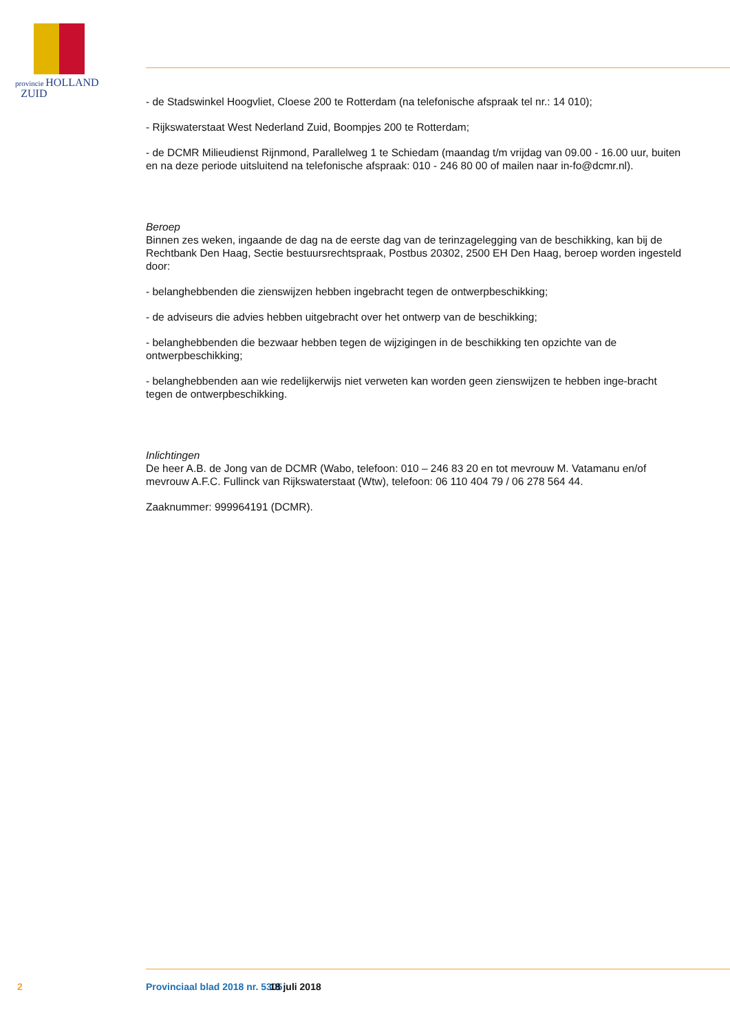provincie HOLLAND
ZUID
- de Stadswinkel Hoogvliet, Cloese 200 te Rotterdam (na telefonische afspraak tel nr.: 14 010);
- Rijkswaterstaat West Nederland Zuid, Boompjes 200 te Rotterdam;
- de DCMR Milieudienst Rijnmond, Parallelweg 1 te Schiedam (maandag t/m vrijdag van 09.00 - 16.00 uur, buiten en na deze periode uitsluitend na telefonische afspraak: 010 - 246 80 00 of mailen naar in-fo@dcmr.nl).
Beroep
Binnen zes weken, ingaande de dag na de eerste dag van de terinzagelegging van de beschikking, kan bij de Rechtbank Den Haag, Sectie bestuursrechtspraak, Postbus 20302, 2500 EH Den Haag, beroep worden ingesteld door:
- belanghebbenden die zienswijzen hebben ingebracht tegen de ontwerpbeschikking;
- de adviseurs die advies hebben uitgebracht over het ontwerp van de beschikking;
- belanghebbenden die bezwaar hebben tegen de wijzigingen in de beschikking ten opzichte van de ontwerpbeschikking;
- belanghebbenden aan wie redelijkerwijs niet verweten kan worden geen zienswijzen te hebben inge-bracht tegen de ontwerpbeschikking.
Inlichtingen
De heer A.B. de Jong van de DCMR (Wabo, telefoon: 010 – 246 83 20 en tot mevrouw M. Vatamanu en/of mevrouw A.F.C. Fullinck van Rijkswaterstaat (Wtw), telefoon: 06 110 404 79 / 06 278 564 44.
Zaaknummer: 999964191 (DCMR).
2 Provinciaal blad 2018 nr. 5305 18 juli 2018